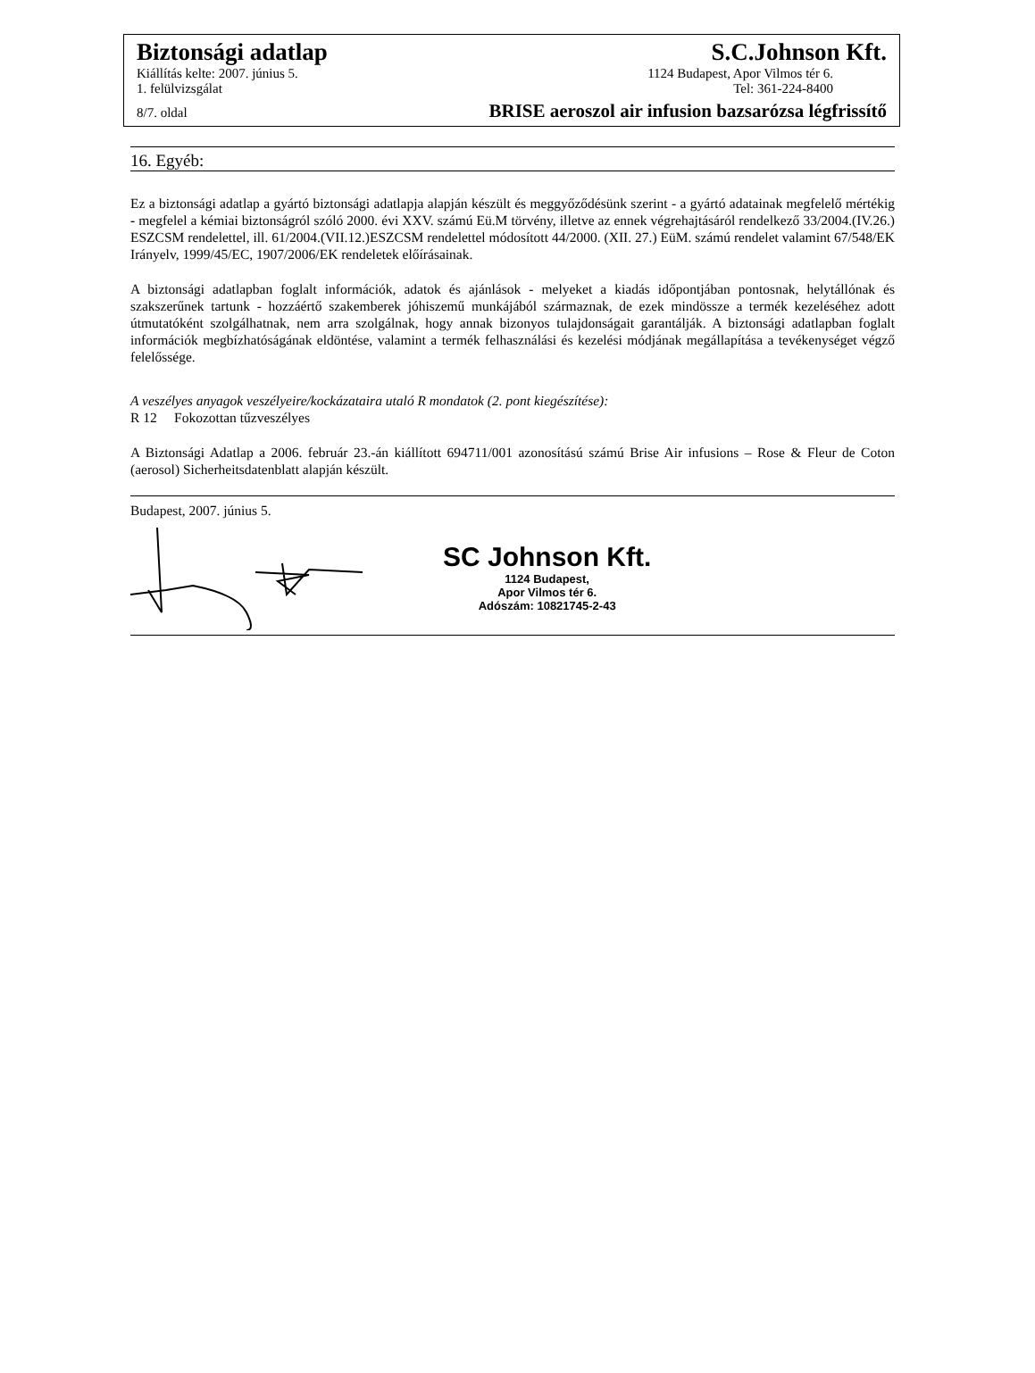Biztonsági adatlap S.C.Johnson Kft.
Kiállítás kelte: 2007. június 5. 1124 Budapest, Apor Vilmos tér 6.
1. felülvizsgálat Tel: 361-224-8400
8/7. oldal BRISE aeroszol air infusion bazsarózsa légfrissítő
16. Egyéb:
Ez a biztonsági adatlap a gyártó biztonsági adatlapja alapján készült és meggyőződésünk szerint - a gyártó adatainak megfelelő mértékig - megfelel a kémiai biztonságról szóló 2000. évi XXV. számú Eü.M törvény, illetve az ennek végrehajtásáról rendelkező 33/2004.(IV.26.) ESZCSM rendelettel, ill. 61/2004.(VII.12.)ESZCSM rendelettel módosított 44/2000. (XII. 27.) EüM. számú rendelet valamint 67/548/EK Irányelv, 1999/45/EC, 1907/2006/EK rendeletek előírásainak.
A biztonsági adatlapban foglalt információk, adatok és ajánlások - melyeket a kiadás időpontjában pontosnak, helytállónak és szakszerűnek tartunk - hozzáértő szakemberek jóhiszemű munkájából származnak, de ezek mindössze a termék kezeléséhez adott útmutatóként szolgálhatnak, nem arra szolgálnak, hogy annak bizonyos tulajdonságait garantálják. A biztonsági adatlapban foglalt információk megbízhatóságának eldöntése, valamint a termék felhasználási és kezelési módjának megállapítása a tevékenységet végző felelőssége.
A veszélyes anyagok veszélyeire/kockázataira utaló R mondatok (2. pont kiegészítése):
R 12 Fokozottan tűzveszélyes
A Biztonsági Adatlap a 2006. február 23.-án kiállított 694711/001 azonosítású számú Brise Air infusions – Rose & Fleur de Coton (aerosol) Sicherheitsdatenblatt alapján készült.
Budapest, 2007. június 5.
SC Johnson Kft.
1124 Budapest,
Apor Vilmos tér 6.
Adószám: 10821745-2-43